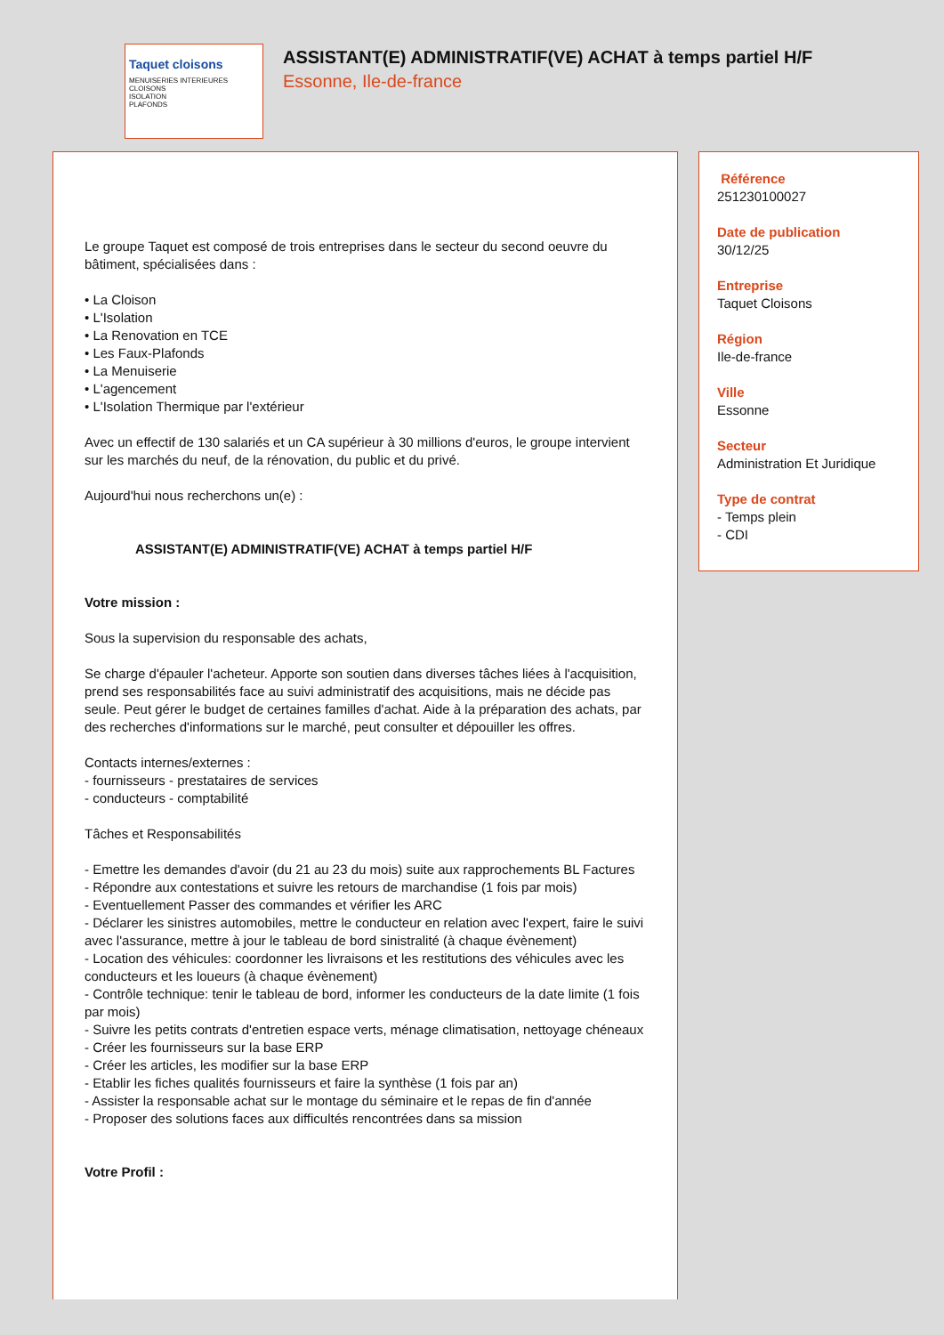Taquet cloisons
MENUISERIES INTERIEURES
CLOISONS
ISOLATION
PLAFONDS
ASSISTANT(E) ADMINISTRATIF(VE) ACHAT à temps partiel H/F
Essonne, Ile-de-france
Le groupe Taquet est composé de trois entreprises dans le secteur du second oeuvre du bâtiment, spécialisées dans :
• La Cloison
• L'Isolation
• La Renovation en TCE
• Les Faux-Plafonds
• La Menuiserie
• L'agencement
• L'Isolation Thermique par l'extérieur
Avec un effectif de 130 salariés et un CA supérieur à 30 millions d'euros, le groupe intervient sur les marchés du neuf, de la rénovation, du public et du privé.
Aujourd'hui nous recherchons un(e) :
ASSISTANT(E) ADMINISTRATIF(VE) ACHAT à temps partiel H/F
Votre mission :
Sous la supervision du responsable des achats,
Se charge d'épauler l'acheteur. Apporte son soutien dans diverses tâches liées à l'acquisition, prend ses responsabilités face au suivi administratif des acquisitions, mais ne décide pas seule. Peut gérer le budget de certaines familles d'achat. Aide à la préparation des achats, par des recherches d'informations sur le marché, peut consulter et dépouiller les offres.
Contacts internes/externes :
- fournisseurs - prestataires de services
- conducteurs - comptabilité
Tâches et Responsabilités
- Emettre les demandes d'avoir (du 21 au 23 du mois) suite aux rapprochements BL Factures
- Répondre aux contestations et suivre les retours de marchandise (1 fois par mois)
- Eventuellement Passer des commandes et vérifier les ARC
- Déclarer les sinistres automobiles, mettre le conducteur en relation avec l'expert, faire le suivi avec l'assurance, mettre à jour le tableau de bord sinistralité (à chaque évènement)
- Location des véhicules: coordonner les livraisons et les restitutions des véhicules avec les conducteurs et les loueurs (à chaque évènement)
- Contrôle technique: tenir le tableau de bord, informer les conducteurs de la date limite (1 fois par mois)
- Suivre les petits contrats d'entretien espace verts, ménage climatisation, nettoyage chéneaux
- Créer les fournisseurs sur la base ERP
- Créer les articles, les modifier sur la base ERP
- Etablir les fiches qualités fournisseurs et faire la synthèse (1 fois par an)
- Assister la responsable achat sur le montage du séminaire et le repas de fin d'année
- Proposer des solutions faces aux difficultés rencontrées dans sa mission
Votre Profil :
Référence
251230100027
Date de publication
30/12/25
Entreprise
Taquet Cloisons
Région
Ile-de-france
Ville
Essonne
Secteur
Administration Et Juridique
Type de contrat
- Temps plein
- CDI